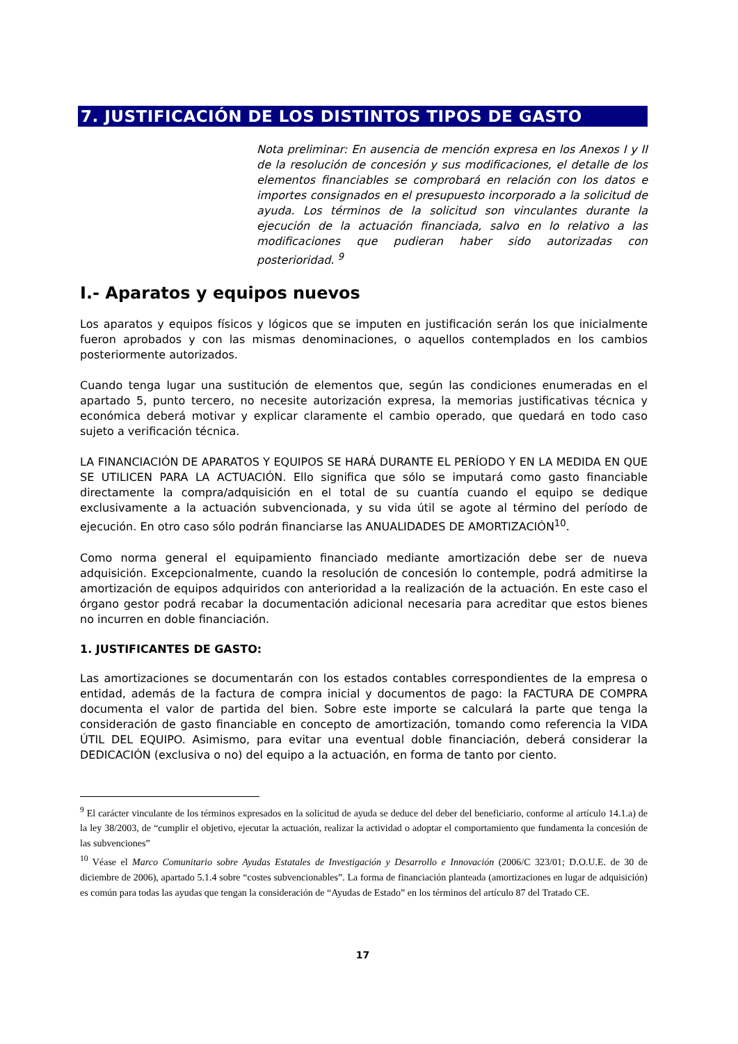7. JUSTIFICACIÓN DE LOS DISTINTOS TIPOS DE GASTO
Nota preliminar: En ausencia de mención expresa en los Anexos I y II de la resolución de concesión y sus modificaciones, el detalle de los elementos financiables se comprobará en relación con los datos e importes consignados en el presupuesto incorporado a la solicitud de ayuda. Los términos de la solicitud son vinculantes durante la ejecución de la actuación financiada, salvo en lo relativo a las modificaciones que pudieran haber sido autorizadas con posterioridad. <sup>9</sup>
I.- Aparatos y equipos nuevos
Los aparatos y equipos físicos y lógicos que se imputen en justificación serán los que inicialmente fueron aprobados y con las mismas denominaciones, o aquellos contemplados en los cambios posteriormente autorizados.
Cuando tenga lugar una sustitución de elementos que, según las condiciones enumeradas en el apartado 5, punto tercero, no necesite autorización expresa, la memorias justificativas técnica y económica deberá motivar y explicar claramente el cambio operado, que quedará en todo caso sujeto a verificación técnica.
LA FINANCIACIÓN DE APARATOS Y EQUIPOS SE HARÁ DURANTE EL PERÍODO Y EN LA MEDIDA EN QUE SE UTILICEN PARA LA ACTUACIÓN. Ello significa que sólo se imputará como gasto financiable directamente la compra/adquisición en el total de su cuantía cuando el equipo se dedique exclusivamente a la actuación subvencionada, y su vida útil se agote al término del período de ejecución. En otro caso sólo podrán financiarse las ANUALIDADES DE AMORTIZACIÓN<sup>10</sup>.
Como norma general el equipamiento financiado mediante amortización debe ser de nueva adquisición. Excepcionalmente, cuando la resolución de concesión lo contemple, podrá admitirse la amortización de equipos adquiridos con anterioridad a la realización de la actuación. En este caso el órgano gestor podrá recabar la documentación adicional necesaria para acreditar que estos bienes no incurren en doble financiación.
1. JUSTIFICANTES DE GASTO:
Las amortizaciones se documentarán con los estados contables correspondientes de la empresa o entidad, además de la factura de compra inicial y documentos de pago: la FACTURA DE COMPRA documenta el valor de partida del bien. Sobre este importe se calculará la parte que tenga la consideración de gasto financiable en concepto de amortización, tomando como referencia la VIDA ÚTIL DEL EQUIPO. Asimismo, para evitar una eventual doble financiación, deberá considerar la DEDICACIÓN (exclusiva o no) del equipo a la actuación, en forma de tanto por ciento.
<sup>9</sup> El carácter vinculante de los términos expresados en la solicitud de ayuda se deduce del deber del beneficiario, conforme al artículo 14.1.a) de la ley 38/2003, de “cumplir el objetivo, ejecutar la actuación, realizar la actividad o adoptar el comportamiento que fundamenta la concesión de las subvenciones”
<sup>10</sup> Véase el Marco Comunitario sobre Ayudas Estatales de Investigación y Desarrollo e Innovación (2006/C 323/01; D.O.U.E. de 30 de diciembre de 2006), apartado 5.1.4 sobre “costes subvencionables”. La forma de financiación planteada (amortizaciones en lugar de adquisición) es común para todas las ayudas que tengan la consideración de “Ayudas de Estado” en los términos del artículo 87 del Tratado CE.
17